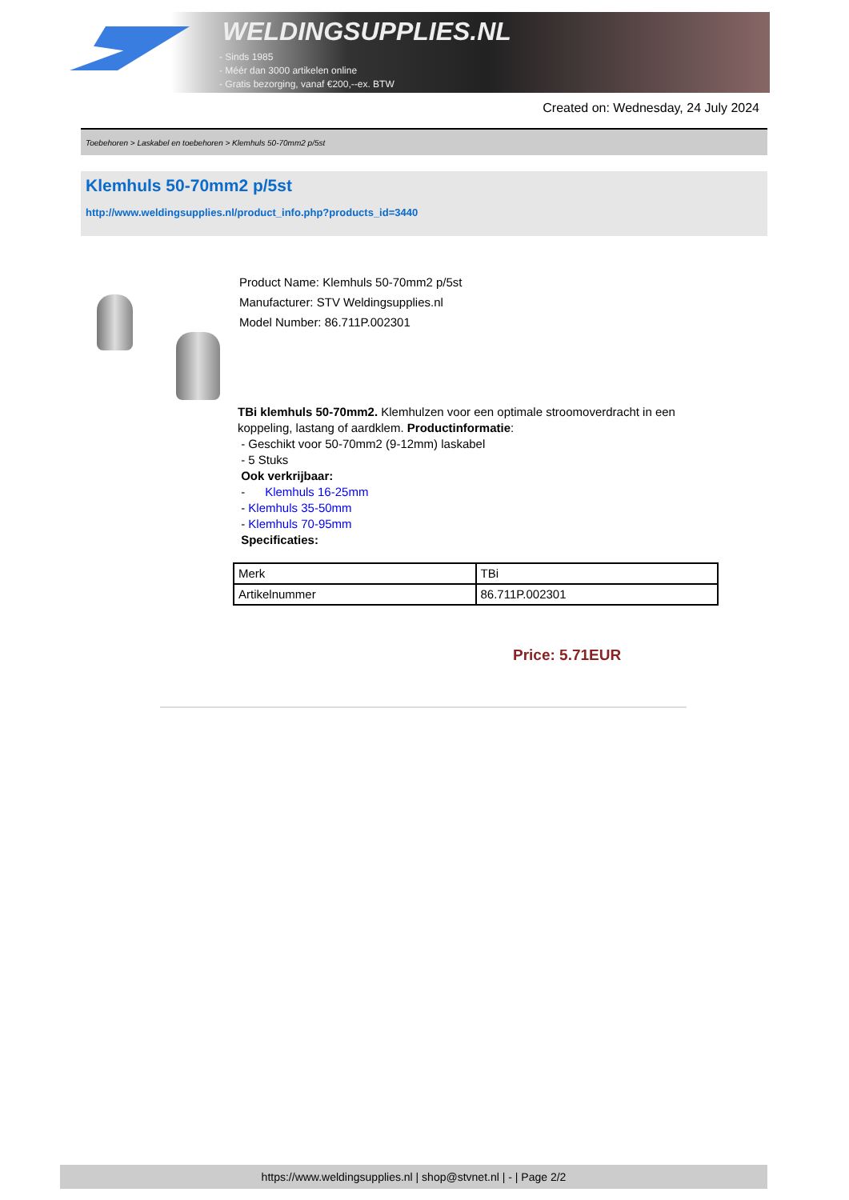WELDINGSUPPLIES.NL
- Sinds 1985
- Méér dan 3000 artikelen online
- Gratis bezorging, vanaf €200,--ex. BTW
Created on: Wednesday, 24 July 2024
Toebehoren > Laskabel en toebehoren > Klemhuls 50-70mm2 p/5st
Klemhuls 50-70mm2 p/5st
http://www.weldingsupplies.nl/product_info.php?products_id=3440
Product Name: Klemhuls 50-70mm2 p/5st
Manufacturer: STV Weldingsupplies.nl
Model Number: 86.711P.002301
TBi klemhuls 50-70mm2. Klemhulzen voor een optimale stroomoverdracht in een koppeling, lastang of aardklem. Productinformatie:
- Geschikt voor 50-70mm2 (9-12mm) laskabel
- 5 Stuks
Ook verkrijbaar:
- Klemhuls 16-25mm
- Klemhuls 35-50mm
- Klemhuls 70-95mm
Specificaties:
| Merk | TBi |
| Artikelnummer | 86.711P.002301 |
Price: 5.71EUR
https://www.weldingsupplies.nl | shop@stvnet.nl | - | Page 2/2